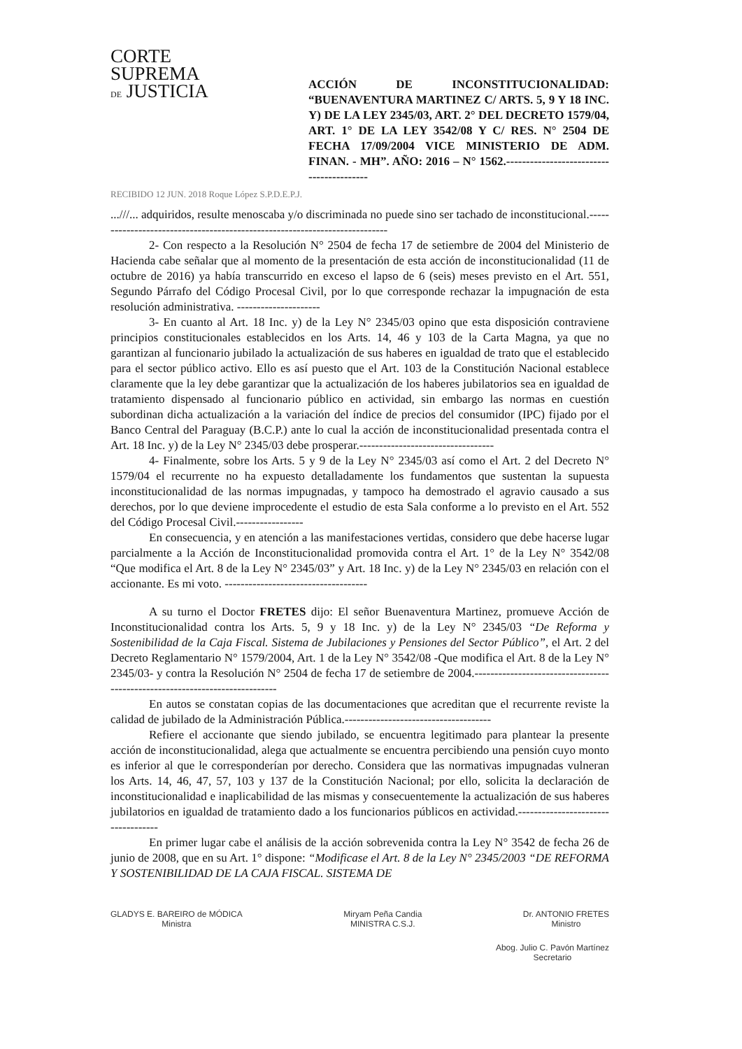CORTE
SUPREMA
DE JUSTICIA
ACCIÓN DE INCONSTITUCIONALIDAD: “BUENAVENTURA MARTINEZ C/ ARTS. 5, 9 Y 18 INC. Y) DE LA LEY 2345/03, ART. 2° DEL DECRETO 1579/04, ART. 1° DE LA LEY 3542/08 Y C/ RES. N° 2504 DE FECHA 17/09/2004 VICE MINISTERIO DE ADM. FINAN. - MH”. AÑO: 2016 – N° 1562.-----------------------------------------
RECIBIDO 12 JUN. 2018 Roque López S.P.D.E.P.J.
...///... adquiridos, resulte menoscaba y/o discriminada no puede sino ser tachado de inconstitucional.---------------------------------------------------------------------------
2- Con respecto a la Resolución N° 2504 de fecha 17 de setiembre de 2004 del Ministerio de Hacienda cabe señalar que al momento de la presentación de esta acción de inconstitucionalidad (11 de octubre de 2016) ya había transcurrido en exceso el lapso de 6 (seis) meses previsto en el Art. 551, Segundo Párrafo del Código Procesal Civil, por lo que corresponde rechazar la impugnación de esta resolución administrativa. ---------------------
3- En cuanto al Art. 18 Inc. y) de la Ley N° 2345/03 opino que esta disposición contraviene principios constitucionales establecidos en los Arts. 14, 46 y 103 de la Carta Magna, ya que no garantizan al funcionario jubilado la actualización de sus haberes en igualdad de trato que el establecido para el sector público activo. Ello es así puesto que el Art. 103 de la Constitución Nacional establece claramente que la ley debe garantizar que la actualización de los haberes jubilatorios sea en igualdad de tratamiento dispensado al funcionario público en actividad, sin embargo las normas en cuestión subordinan dicha actualización a la variación del índice de precios del consumidor (IPC) fijado por el Banco Central del Paraguay (B.C.P.) ante lo cual la acción de inconstitucionalidad presentada contra el Art. 18 Inc. y) de la Ley N° 2345/03 debe prosperar.----------------------------------
4- Finalmente, sobre los Arts. 5 y 9 de la Ley N° 2345/03 así como el Art. 2 del Decreto N° 1579/04 el recurrente no ha expuesto detalladamente los fundamentos que sustentan la supuesta inconstitucionalidad de las normas impugnadas, y tampoco ha demostrado el agravio causado a sus derechos, por lo que deviene improcedente el estudio de esta Sala conforme a lo previsto en el Art. 552 del Código Procesal Civil.-----------------
En consecuencia, y en atención a las manifestaciones vertidas, considero que debe hacerse lugar parcialmente a la Acción de Inconstitucionalidad promovida contra el Art. 1° de la Ley N° 3542/08 “Que modifica el Art. 8 de la Ley N° 2345/03” y Art. 18 Inc. y) de la Ley N° 2345/03 en relación con el accionante. Es mi voto. ------------------------------------
A su turno el Doctor FRETES dijo: El señor Buenaventura Martinez, promueve Acción de Inconstitucionalidad contra los Arts. 5, 9 y 18 Inc. y) de la Ley N° 2345/03 “De Reforma y Sostenibilidad de la Caja Fiscal. Sistema de Jubilaciones y Pensiones del Sector Público”, el Art. 2 del Decreto Reglamentario N° 1579/2004, Art. 1 de la Ley N° 3542/08 -Que modifica el Art. 8 de la Ley N° 2345/03- y contra la Resolución N° 2504 de fecha 17 de setiembre de 2004.----------------------------------------------------------------------------
En autos se constatan copias de las documentaciones que acreditan que el recurrente reviste la calidad de jubilado de la Administración Pública.-------------------------------------
Refiere el accionante que siendo jubilado, se encuentra legitimado para plantear la presente acción de inconstitucionalidad, alega que actualmente se encuentra percibiendo una pensión cuyo monto es inferior al que le corresponderían por derecho. Considera que las normativas impugnadas vulneran los Arts. 14, 46, 47, 57, 103 y 137 de la Constitución Nacional; por ello, solicita la declaración de inconstitucionalidad e inaplicabilidad de las mismas y consecuentemente la actualización de sus haberes jubilatorios en igualdad de tratamiento dado a los funcionarios públicos en actividad.-----------------------------------
En primer lugar cabe el análisis de la acción sobrevenida contra la Ley N° 3542 de fecha 26 de junio de 2008, que en su Art. 1° dispone: “Modificase el Art. 8 de la Ley N° 2345/2003 “DE REFORMA Y SOSTENIBILIDAD DE LA CAJA FISCAL. SISTEMA DE
GLADYS E. BAREIRO de MÓDICA
Ministra
Miryam Peña Candia
MINISTRA C.S.J.
Dr. ANTONIO FRETES
Ministro
Abog. Julio C. Pavón Martínez
Secretario